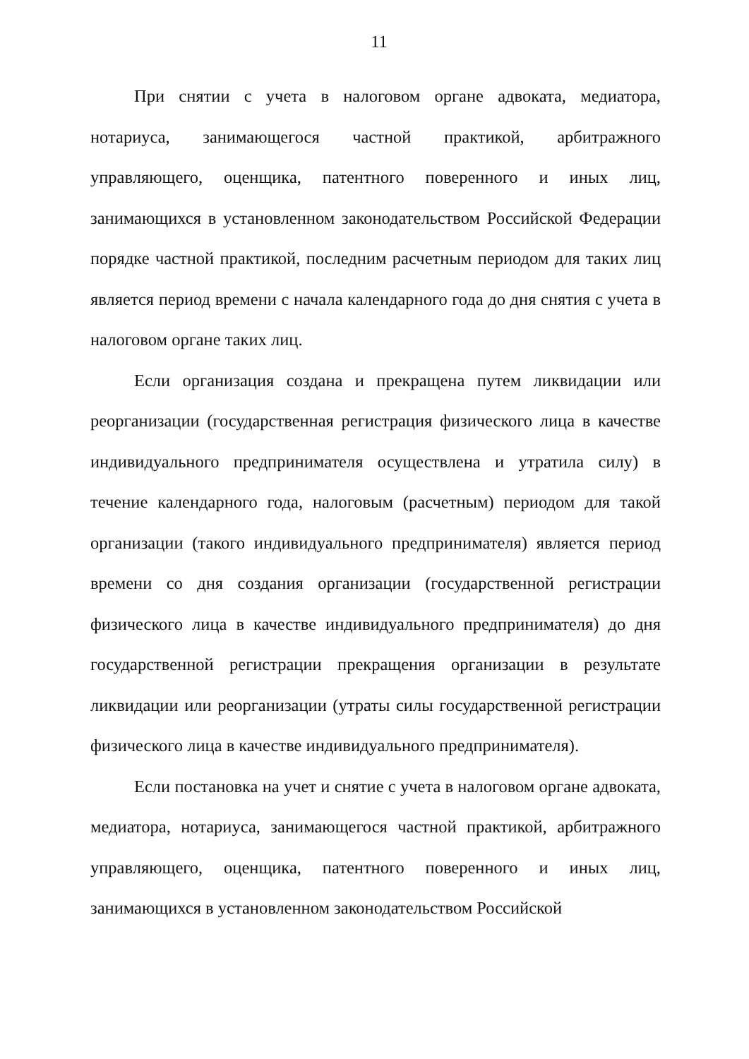11
При снятии с учета в налоговом органе адвоката, медиатора, нотариуса, занимающегося частной практикой, арбитражного управляющего, оценщика, патентного поверенного и иных лиц, занимающихся в установленном законодательством Российской Федерации порядке частной практикой, последним расчетным периодом для таких лиц является период времени с начала календарного года до дня снятия с учета в налоговом органе таких лиц.
Если организация создана и прекращена путем ликвидации или реорганизации (государственная регистрация физического лица в качестве индивидуального предпринимателя осуществлена и утратила силу) в течение календарного года, налоговым (расчетным) периодом для такой организации (такого индивидуального предпринимателя) является период времени со дня создания организации (государственной регистрации физического лица в качестве индивидуального предпринимателя) до дня государственной регистрации прекращения организации в результате ликвидации или реорганизации (утраты силы государственной регистрации физического лица в качестве индивидуального предпринимателя).
Если постановка на учет и снятие с учета в налоговом органе адвоката, медиатора, нотариуса, занимающегося частной практикой, арбитражного управляющего, оценщика, патентного поверенного и иных лиц, занимающихся в установленном законодательством Российской